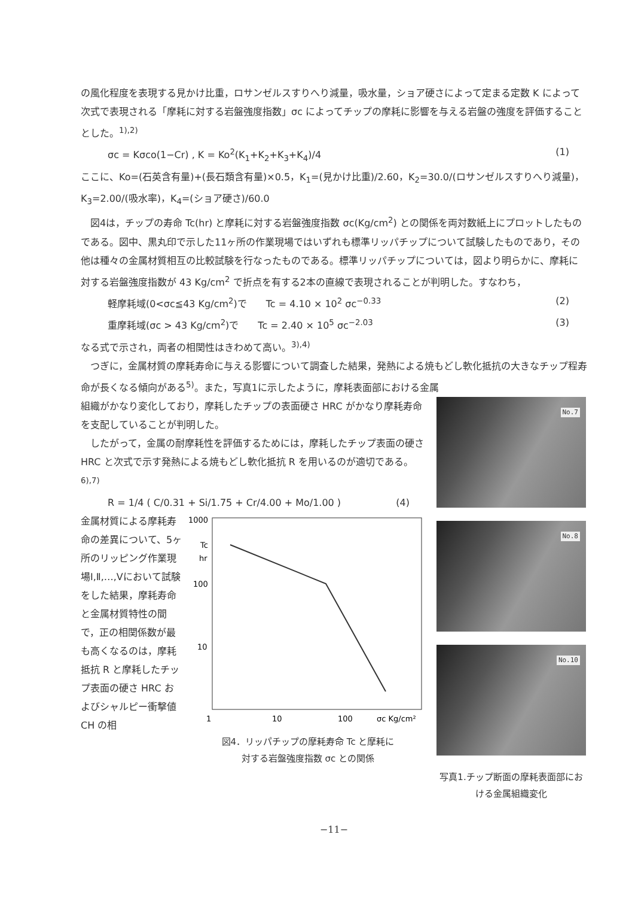の風化程度を表現する見かけ比重，ロサンゼルスすりへり減量，吸水量，ショア硬さによって定まる定数 K によって次式で表現される「摩耗に対する岩盤強度指数」σc によってチップの摩耗に影響を与える岩盤の強度を評価することとした。<sup>1),2)</sup>
σc = Kσco(1−Cr) , K = Ko<sup>2</sup>(K<sub>1</sub>+K<sub>2</sub>+K<sub>3</sub>+K<sub>4</sub>)/4 (1)
ここに、Ko=(石英含有量)+(長石類含有量)×0.5，K<sub>1</sub>=(見かけ比重)/2.60，K<sub>2</sub>=30.0/(ロサンゼルスすりへり減量)，K<sub>3</sub>=2.00/(吸水率)，K<sub>4</sub>=(ショア硬さ)/60.0
図4は，チップの寿命 Tc(hr) と摩耗に対する岩盤強度指数 σc(Kg/cm<sup>2</sup>) との関係を両対数紙上にプロットしたものである。図中、黒丸印で示した11ヶ所の作業現場ではいずれも標準リッパチップについて試験したものであり，その他は種々の金属材質相互の比較試験を行なったものである。標準リッパチップについては，図より明らかに、摩耗に対する岩盤強度指数が 43 Kg/cm<sup>2</sup> で折点を有する2本の直線で表現されることが判明した。すなわち，
軽摩耗域(0<σc≦43 Kg/cm<sup>2</sup>)で　　Tc = 4.10 × 10<sup>2</sup> σc<sup>−0.33</sup> (2)
重摩耗域(σc > 43 Kg/cm<sup>2</sup>)で　　Tc = 2.40 × 10<sup>5</sup> σc<sup>−2.03</sup> (3)
なる式で示され，両者の相関性はきわめて高い。<sup>3),4)</sup>
つぎに，金属材質の摩耗寿命に与える影響について調査した結果，発熱による焼もどし軟化抵抗の大きなチップ程寿命が長くなる傾向がある<sup>5)</sup>。また，写真1に示したように，摩耗表面部における金属
組織がかなり変化しており，摩耗したチップの表面硬さ HRC がかなり摩耗寿命を支配していることが判明した。
したがって，金属の耐摩耗性を評価するためには，摩耗したチップ表面の硬さ HRC と次式で示す発熱による焼もどし軟化抵抗 R を用いるのが適切である。<sup>6),7)</sup>
R = 1/4 ( C/0.31 + Si/1.75 + Cr/4.00 + Mo/1.00 ) (4)
金属材質による摩耗寿命の差異について、5ヶ所のリッピング作業現場Ⅰ,Ⅱ,…,Ⅴにおいて試験をした結果，摩耗寿命と金属材質特性の間で，正の相関係数が最も高くなるのは，摩耗抵抗 R と摩耗したチップ表面の硬さ HRC およびシャルピー衝撃値 CH の相
1000
Tc
hr
100
10
1
10
100
σc Kg/cm²
図4．リッパチップの摩耗寿命 Tc と摩耗に
対する岩盤強度指数 σc との関係
No.7
No.8
No.10
写真1.チップ断面の摩耗表面部における金属組織変化
−11−